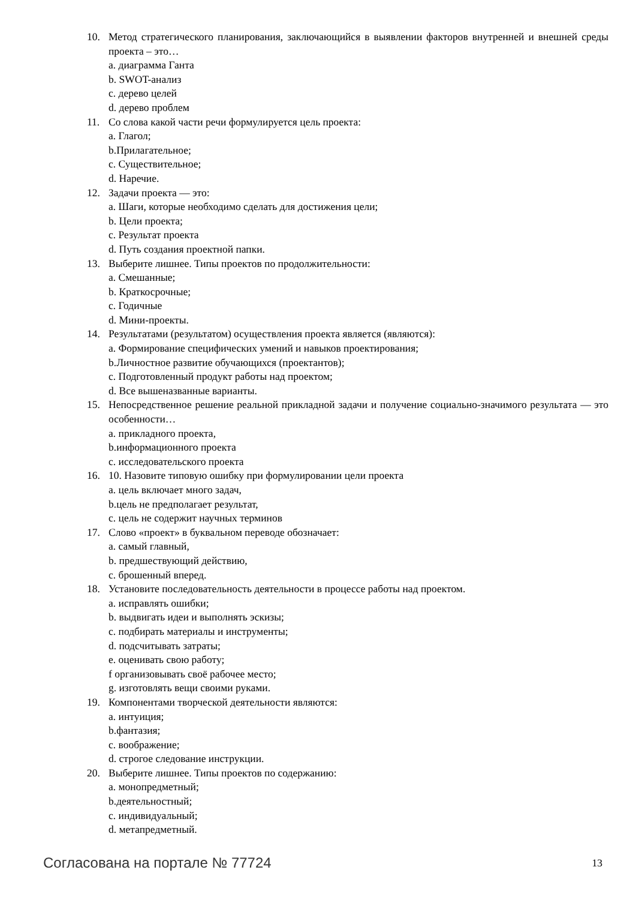10. Метод стратегического планирования, заключающийся в выявлении факторов внутренней и внешней среды проекта – это…
a. диаграмма Ганта
b. SWOT-анализ
c. дерево целей
d. дерево проблем
11. Со слова какой части речи формулируется цель проекта:
a. Глагол;
b.Прилагательное;
c. Существительное;
d. Наречие.
12. Задачи проекта — это:
a. Шаги, которые необходимо сделать для достижения цели;
b. Цели проекта;
c. Результат проекта
d. Путь создания проектной папки.
13. Выберите лишнее. Типы проектов по продолжительности:
a. Смешанные;
b. Краткосрочные;
c. Годичные
d. Мини-проекты.
14. Результатами (результатом) осуществления проекта является (являются):
a. Формирование специфических умений и навыков проектирования;
b.Личностное развитие обучающихся (проектантов);
c. Подготовленный продукт работы над проектом;
d. Все вышеназванные варианты.
15. Непосредственное решение реальной прикладной задачи и получение социально-значимого результата — это особенности…
a. прикладного проекта,
b.информационного проекта
c. исследовательского проекта
16. 10. Назовите типовую ошибку при формулировании цели проекта
a. цель включает много задач,
b.цель не предполагает результат,
c. цель не содержит научных терминов
17. Слово «проект» в буквальном переводе обозначает:
a. самый главный,
b. предшествующий действию,
c. брошенный вперед.
18. Установите последовательность деятельности в процессе работы над проектом.
a. исправлять ошибки;
b. выдвигать идеи и выполнять эскизы;
c. подбирать материалы и инструменты;
d. подсчитывать затраты;
e. оценивать свою работу;
f организовывать своё рабочее место;
g. изготовлять вещи своими руками.
19. Компонентами творческой деятельности являются:
a. интуиция;
b.фантазия;
c. воображение;
d. строгое следование инструкции.
20. Выберите лишнее. Типы проектов по содержанию:
a. монопредметный;
b.деятельностный;
c. индивидуальный;
d. метапредметный.
Согласована на портале № 77724 13